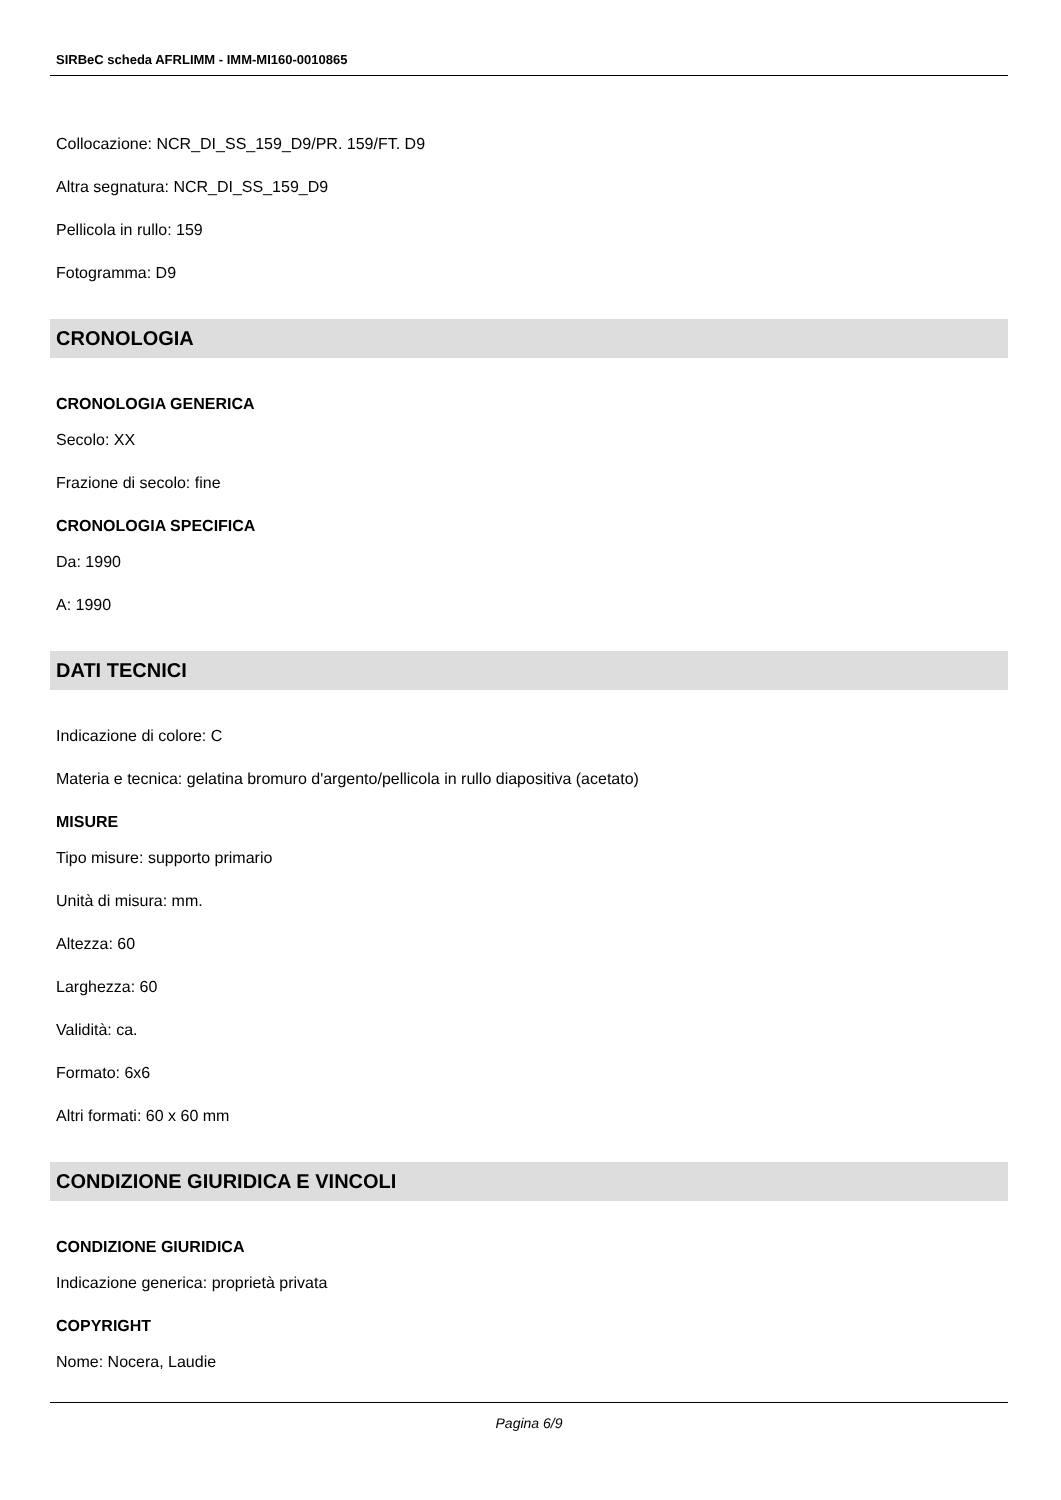SIRBeC scheda AFRLIMM - IMM-MI160-0010865
Collocazione: NCR_DI_SS_159_D9/PR. 159/FT. D9
Altra segnatura: NCR_DI_SS_159_D9
Pellicola in rullo: 159
Fotogramma: D9
CRONOLOGIA
CRONOLOGIA GENERICA
Secolo: XX
Frazione di secolo: fine
CRONOLOGIA SPECIFICA
Da: 1990
A: 1990
DATI TECNICI
Indicazione di colore: C
Materia e tecnica: gelatina bromuro d'argento/pellicola in rullo diapositiva (acetato)
MISURE
Tipo misure: supporto primario
Unità di misura: mm.
Altezza: 60
Larghezza: 60
Validità: ca.
Formato: 6x6
Altri formati: 60 x 60 mm
CONDIZIONE GIURIDICA E VINCOLI
CONDIZIONE GIURIDICA
Indicazione generica: proprietà privata
COPYRIGHT
Nome: Nocera, Laudie
Pagina 6/9